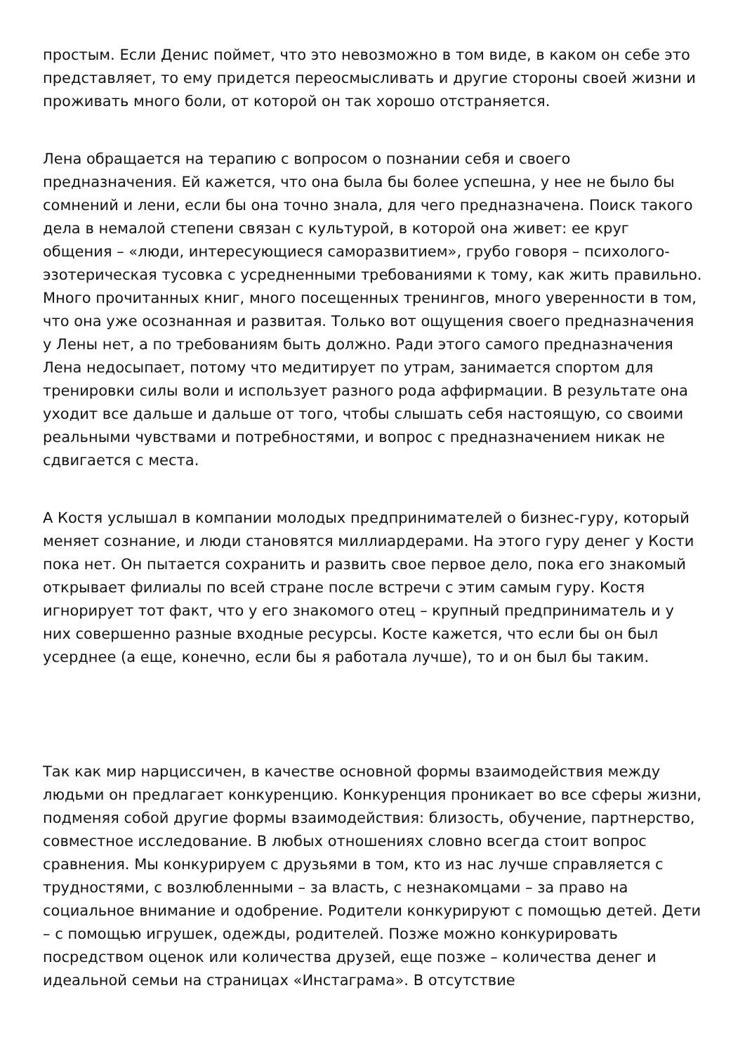простым. Если Денис поймет, что это невозможно в том виде, в каком он себе это представляет, то ему придется переосмысливать и другие стороны своей жизни и проживать много боли, от которой он так хорошо отстраняется.
Лена обращается на терапию с вопросом о познании себя и своего предназначения. Ей кажется, что она была бы более успешна, у нее не было бы сомнений и лени, если бы она точно знала, для чего предназначена. Поиск такого дела в немалой степени связан с культурой, в которой она живет: ее круг общения – «люди, интересующиеся саморазвитием», грубо говоря – психолого-эзотерическая тусовка с усредненными требованиями к тому, как жить правильно. Много прочитанных книг, много посещенных тренингов, много уверенности в том, что она уже осознанная и развитая. Только вот ощущения своего предназначения у Лены нет, а по требованиям быть должно. Ради этого самого предназначения Лена недосыпает, потому что медитирует по утрам, занимается спортом для тренировки силы воли и использует разного рода аффирмации. В результате она уходит все дальше и дальше от того, чтобы слышать себя настоящую, со своими реальными чувствами и потребностями, и вопрос с предназначением никак не сдвигается с места.
А Костя услышал в компании молодых предпринимателей о бизнес-гуру, который меняет сознание, и люди становятся миллиардерами. На этого гуру денег у Кости пока нет. Он пытается сохранить и развить свое первое дело, пока его знакомый открывает филиалы по всей стране после встречи с этим самым гуру. Костя игнорирует тот факт, что у его знакомого отец – крупный предприниматель и у них совершенно разные входные ресурсы. Косте кажется, что если бы он был усерднее (а еще, конечно, если бы я работала лучше), то и он был бы таким.
Так как мир нарциссичен, в качестве основной формы взаимодействия между людьми он предлагает конкуренцию. Конкуренция проникает во все сферы жизни, подменяя собой другие формы взаимодействия: близость, обучение, партнерство, совместное исследование. В любых отношениях словно всегда стоит вопрос сравнения. Мы конкурируем с друзьями в том, кто из нас лучше справляется с трудностями, с возлюбленными – за власть, с незнакомцами – за право на социальное внимание и одобрение. Родители конкурируют с помощью детей. Дети – с помощью игрушек, одежды, родителей. Позже можно конкурировать посредством оценок или количества друзей, еще позже – количества денег и идеальной семьи на страницах «Инстаграма». В отсутствие